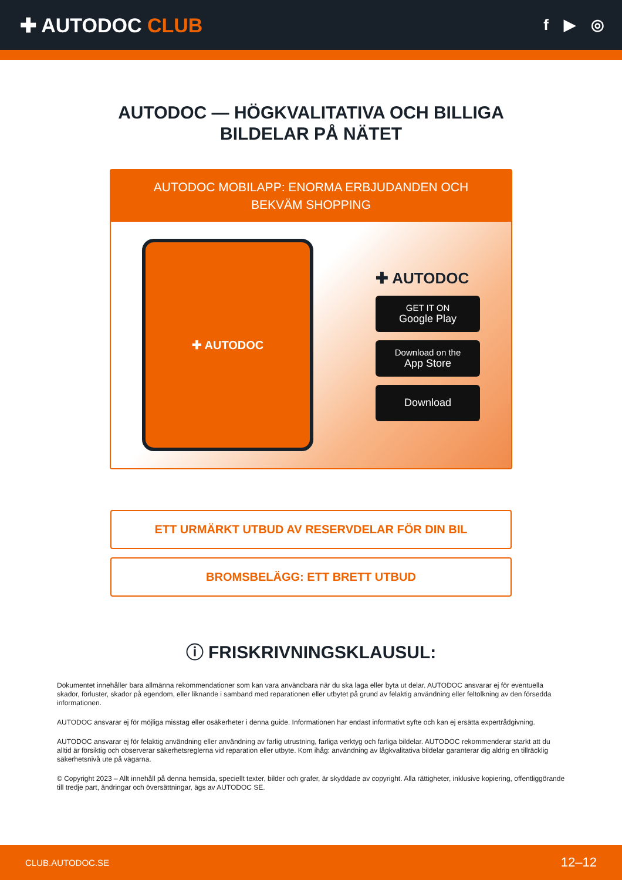✚ AUTODOC CLUB
f ▶ ◎
AUTODOC — HÖGKVALITATIVA OCH BILLIGA
BILDELAR PÅ NÄTET
AUTODOC MOBILAPP: ENORMA ERBJUDANDEN OCH BEKVÄM SHOPPING
✚ AUTODOC
✚ AUTODOC
GET IT ON
Google Play
Download on the
App Store
Download
ETT URMÄRKT UTBUD AV RESERVDELAR FÖR DIN BIL
BROMSBELÄGG: ETT BRETT UTBUD
ⓘ FRISKRIVNINGSKLAUSUL:
Dokumentet innehåller bara allmänna rekommendationer som kan vara användbara när du ska laga eller byta ut delar. AUTODOC ansvarar ej för eventuella skador, förluster, skador på egendom, eller liknande i samband med reparationen eller utbytet på grund av felaktig användning eller feltolkning av den försedda informationen.
AUTODOC ansvarar ej för möjliga misstag eller osäkerheter i denna guide. Informationen har endast informativt syfte och kan ej ersätta expertrådgivning.
AUTODOC ansvarar ej för felaktig användning eller användning av farlig utrustning, farliga verktyg och farliga bildelar. AUTODOC rekommenderar starkt att du alltid är försiktig och observerar säkerhetsreglerna vid reparation eller utbyte. Kom ihåg: användning av lågkvalitativa bildelar garanterar dig aldrig en tillräcklig säkerhetsnivå ute på vägarna.
© Copyright 2023 – Allt innehåll på denna hemsida, speciellt texter, bilder och grafer, är skyddade av copyright. Alla rättigheter, inklusive kopiering, offentliggörande till tredje part, ändringar och översättningar, ägs av AUTODOC SE.
CLUB.AUTODOC.SE 12–12